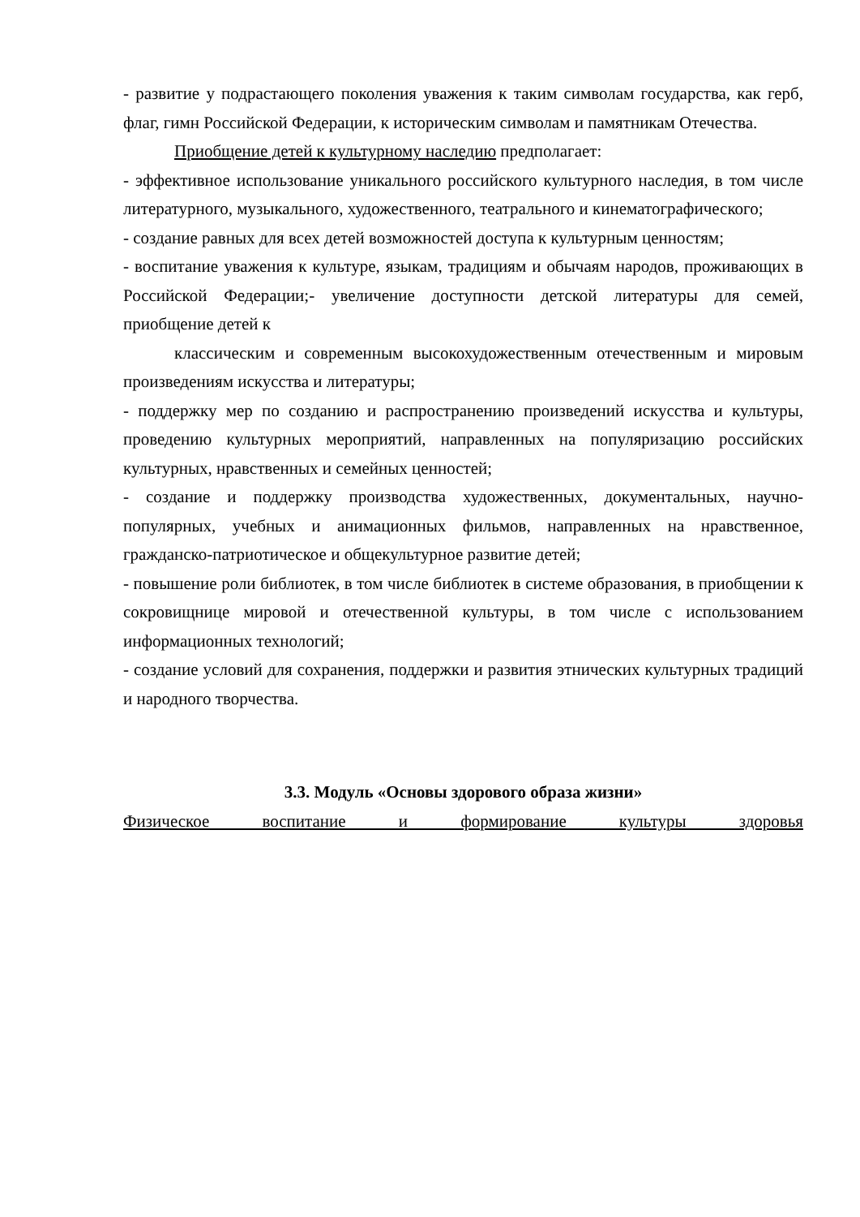- развитие у подрастающего поколения уважения к таким символам государства, как герб, флаг, гимн Российской Федерации, к историческим символам и памятникам Отечества.
Приобщение детей к культурному наследию предполагает:
- эффективное использование уникального российского культурного наследия, в том числе литературного, музыкального, художественного, театрального и кинематографического;
- создание равных для всех детей возможностей доступа к культурным ценностям;
- воспитание уважения к культуре, языкам, традициям и обычаям народов, проживающих в Российской Федерации;- увеличение доступности детской литературы для семей, приобщение детей к
классическим и современным высокохудожественным отечественным и мировым произведениям искусства и литературы;
- поддержку мер по созданию и распространению произведений искусства и культуры, проведению культурных мероприятий, направленных на популяризацию российских культурных, нравственных и семейных ценностей;
- создание и поддержку производства художественных, документальных, научно-популярных, учебных и анимационных фильмов, направленных на нравственное, гражданско-патриотическое и общекультурное развитие детей;
- повышение роли библиотек, в том числе библиотек в системе образования, в приобщении к сокровищнице мировой и отечественной культуры, в том числе с использованием информационных технологий;
- создание условий для сохранения, поддержки и развития этнических культурных традиций и народного творчества.
3.3. Модуль «Основы здорового образа жизни»
Физическое воспитание и формирование культуры здоровья